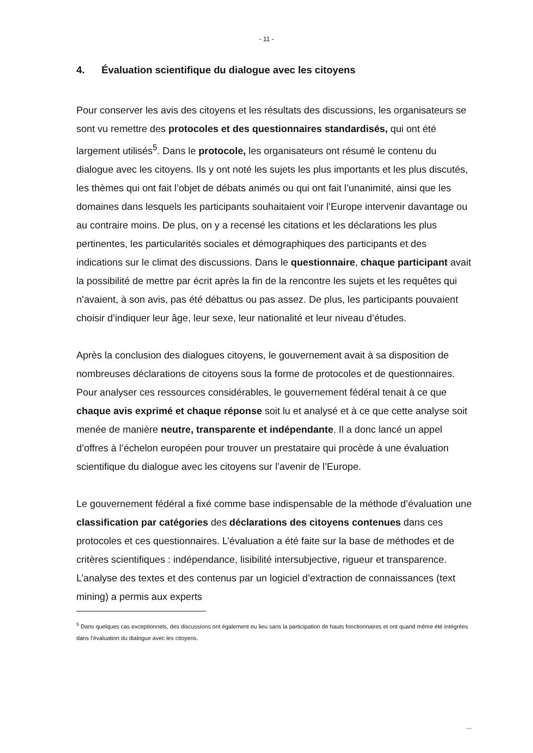- 11 -
4. Évaluation scientifique du dialogue avec les citoyens
Pour conserver les avis des citoyens et les résultats des discussions, les organisateurs se sont vu remettre des protocoles et des questionnaires standardisés, qui ont été largement utilisés<sup>5</sup>. Dans le protocole, les organisateurs ont résumé le contenu du dialogue avec les citoyens. Ils y ont noté les sujets les plus importants et les plus discutés, les thèmes qui ont fait l’objet de débats animés ou qui ont fait l’unanimité, ainsi que les domaines dans lesquels les participants souhaitaient voir l’Europe intervenir davantage ou au contraire moins. De plus, on y a recensé les citations et les déclarations les plus pertinentes, les particularités sociales et démographiques des participants et des indications sur le climat des discussions. Dans le questionnaire, chaque participant avait la possibilité de mettre par écrit après la fin de la rencontre les sujets et les requêtes qui n’avaient, à son avis, pas été débattus ou pas assez. De plus, les participants pouvaient choisir d’indiquer leur âge, leur sexe, leur nationalité et leur niveau d’études.
Après la conclusion des dialogues citoyens, le gouvernement avait à sa disposition de nombreuses déclarations de citoyens sous la forme de protocoles et de questionnaires. Pour analyser ces ressources considérables, le gouvernement fédéral tenait à ce que chaque avis exprimé et chaque réponse soit lu et analysé et à ce que cette analyse soit menée de manière neutre, transparente et indépendante. Il a donc lancé un appel d’offres à l’échelon européen pour trouver un prestataire qui procède à une évaluation scientifique du dialogue avec les citoyens sur l’avenir de l’Europe.
Le gouvernement fédéral a fixé comme base indispensable de la méthode d’évaluation une classification par catégories des déclarations des citoyens contenues dans ces protocoles et ces questionnaires. L’évaluation a été faite sur la base de méthodes et de critères scientifiques : indépendance, lisibilité intersubjective, rigueur et transparence. L’analyse des textes et des contenus par un logiciel d’extraction de connaissances (text mining) a permis aux experts
<sup>5</sup> Dans quelques cas exceptionnels, des discussions ont également eu lieu sans la participation de hauts fonctionnaires et ont quand même été intégrées dans l’évaluation du dialogue avec les citoyens.
...